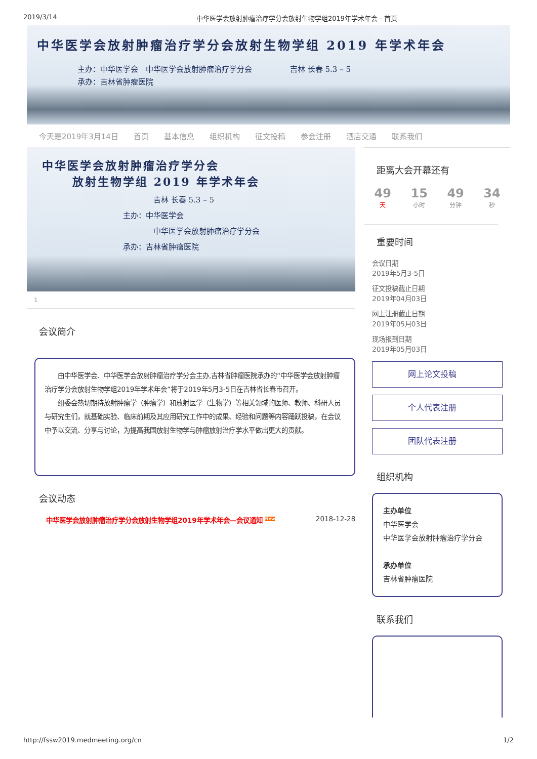2019/3/14 中华医学会放射肿瘤治疗学分会放射生物学组2019年学术年会 - 首页
中华医学会放射肿瘤治疗学分会放射生物学组 2019 年学术年会
主办：中华医学会　中华医学会放射肿瘤治疗学分会　　　　　吉林 长春 5.3 – 5
承办：吉林省肿瘤医院
今天是2019年3月14日 首页 基本信息 组织机构 征文投稿 参会注册 酒店交通 联系我们
中华医学会放射肿瘤治疗学分会
放射生物学组 2019 年学术年会
吉林 长春 5.3 – 5
主办：中华医学会
中华医学会放射肿瘤治疗学分会
承办：吉林省肿瘤医院
1
会议简介
　　由中华医学会、中华医学会放射肿瘤治疗学分会主办,吉林省肿瘤医院承办的“中华医学会放射肿瘤治疗学分会放射生物学组2019年学术年会”将于2019年5月3-5日在吉林省长春市召开。
　　组委会热切期待放射肿瘤学（肿瘤学）和放射医学（生物学）等相关领域的医师、教师、科研人员与研究生们，就基础实验、临床前期及其应用研究工作中的成果、经验和问题等内容踊跃投稿，在会议中予以交流、分享与讨论，为提高我国放射生物学与肿瘤放射治疗学水平做出更大的贡献。
会议动态
中华医学会放射肿瘤治疗学分会放射生物学组2019年学术年会—会议通知 <sup>New</sup> 2018-12-28
距离大会开幕还有
49
天
15
小时
49
分钟
34
秒
重要时间
会议日期
2019年5月3-5日
征文投稿截止日期
2019年04月03日
网上注册截止日期
2019年05月03日
现场报到日期
2019年05月03日
网上论文投稿
个人代表注册
团队代表注册
组织机构
主办单位
中华医学会
中华医学会放射肿瘤治疗学分会
承办单位
吉林省肿瘤医院
联系我们
http://fssw2019.medmeeting.org/cn 1/2